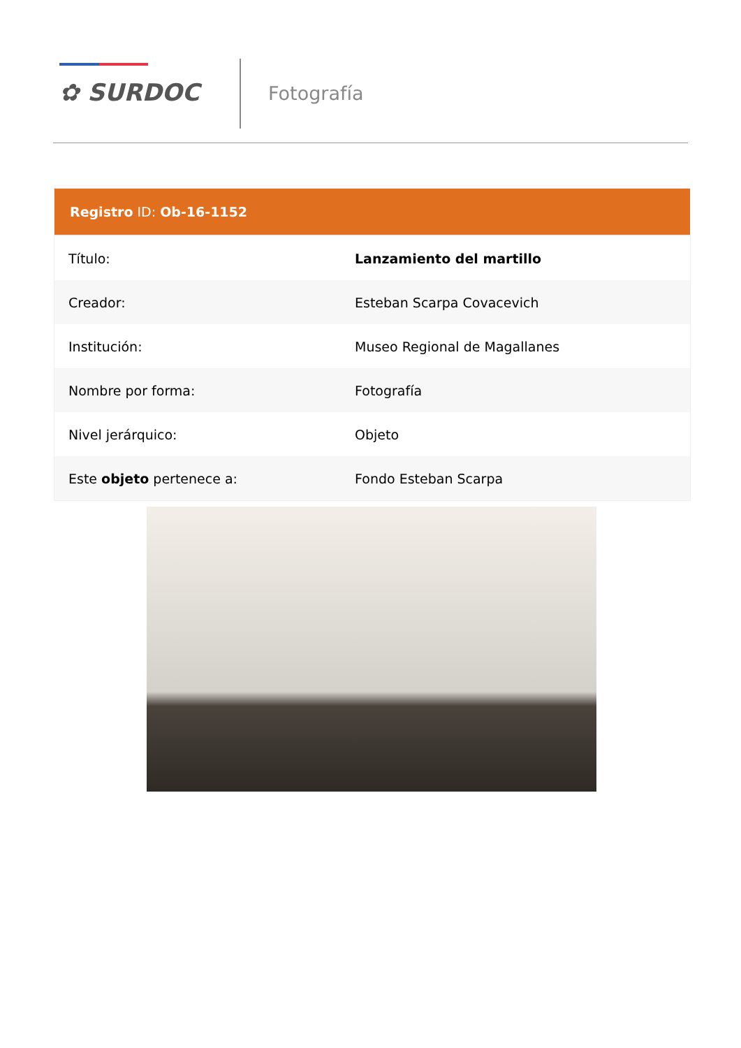✿ SURDOC Fotografía
| Registro ID: Ob-16-1152 | |
| --- | --- |
| Título: | Lanzamiento del martillo |
| Creador: | Esteban Scarpa Covacevich |
| Institución: | Museo Regional de Magallanes |
| Nombre por forma: | Fotografía |
| Nivel jerárquico: | Objeto |
| Este objeto pertenece a: | Fondo Esteban Scarpa |